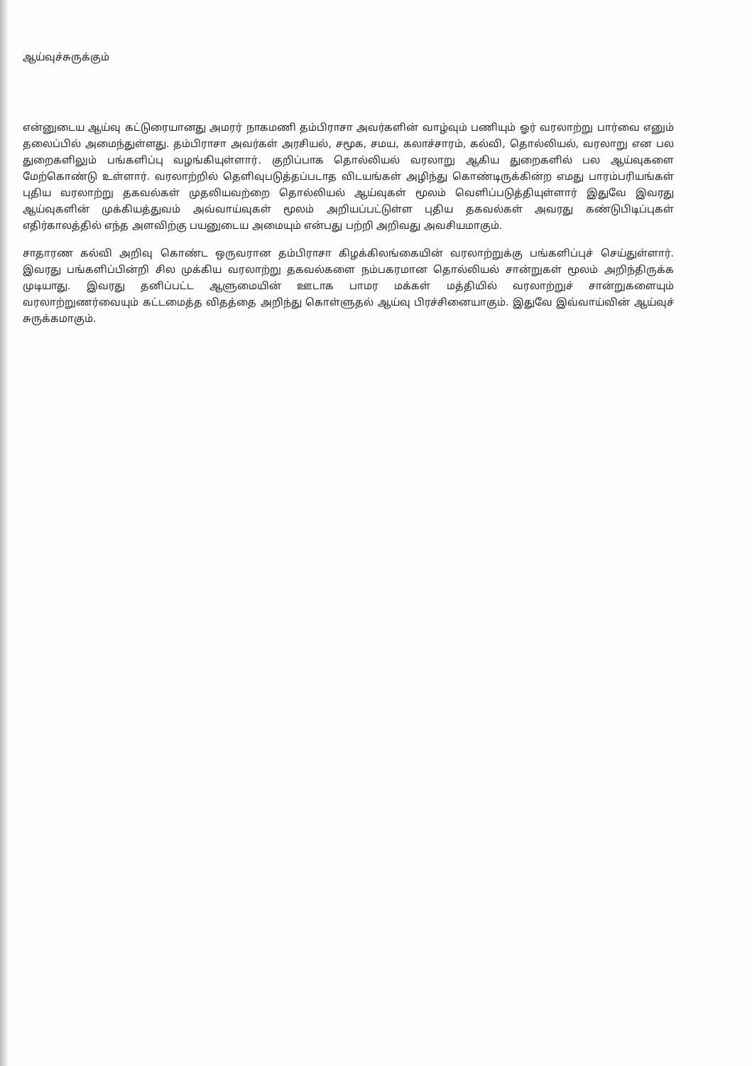ஆய்வுச்சுருக்கும்
என்னுடைய ஆய்வு கட்டுரையானது அமரர் நாகமணி தம்பிராசா அவர்களின் வாழ்வும் பணியும் ஓர் வரலாற்று பார்வை எனும் தலைப்பில் அமைந்துள்ளது. தம்பிராசா அவர்கள் அரசியல், சமூக, சமய, கலாச்சாரம், கல்வி, தொல்லியல், வரலாறு என பல துறைகளிலும் பங்களிப்பு வழங்கியுள்ளார். குறிப்பாக தொல்லியல் வரலாறு ஆகிய துறைகளில் பல ஆய்வுகளை மேற்கொண்டு உள்ளார். வரலாற்றில் தெளிவுபடுத்தப்படாத விடயங்கள் அழிந்து கொண்டிருக்கின்ற எமது பாரம்பரியங்கள் புதிய வரலாற்று தகவல்கள் முதலியவற்றை தொல்லியல் ஆய்வுகள் மூலம் வெளிப்படுத்தியுள்ளார் இதுவே இவரது ஆய்வுகளின் முக்கியத்துவம் அவ்வாய்வுகள் மூலம் அறியப்பட்டுள்ள புதிய தகவல்கள் அவரது கண்டுபிடிப்புகள் எதிர்காலத்தில் எந்த அளவிற்கு பயனுடைய அமையும் என்பது பற்றி அறிவது அவசியமாகும்.
சாதாரண கல்வி அறிவு கொண்ட ஒருவரான தம்பிராசா கிழக்கிலங்கையின் வரலாற்றுக்கு பங்களிப்புச் செய்துள்ளார். இவரது பங்களிப்பின்றி சில முக்கிய வரலாற்று தகவல்களை நம்பகரமான தொல்லியல் சான்றுகள் மூலம் அறிந்திருக்க முடியாது. இவரது தனிப்பட்ட ஆளுமையின் ஊடாக பாமர மக்கள் மத்தியில் வரலாற்றுச் சான்றுகளையும் வரலாற்றுணர்வையும் கட்டமைத்த விதத்தை அறிந்து கொள்ளுதல் ஆய்வு பிரச்சினையாகும். இதுவே இவ்வாய்வின் ஆய்வுச் சுருக்கமாகும்.